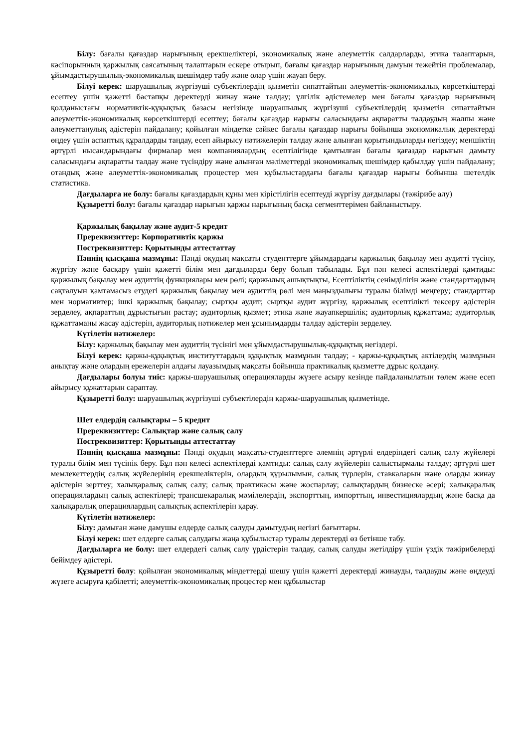Білу: бағалы қағаздар нарығының ерекшеліктері, экономикалық және әлеуметтік салдарларды, этика талаптарын, кәсіпорынның қаржылық саясатының талаптарын ескере отырып, бағалы қағаздар нарығының дамуын тежейтін проблемалар, ұйымдастырушылық-экономикалық шешімдер табу және олар үшін жауап беру.
Білуі керек: шаруашылық жүргізуші субъектілердің қызметін сипаттайтын әлеуметтік-экономикалық көрсеткіштерді есептеу үшін қажетті бастапқы деректерді жинау және талдау; үлгілік әдістемелер мен бағалы қағаздар нарығының қолданыстағы нормативтік-құқықтық базасы негізінде шаруашылық жүргізуші субъектілердің қызметін сипаттайтын әлеуметтік-экономикалық көрсеткіштерді есептеу; бағалы қағаздар нарығы саласындағы ақпаратты талдаудың жалпы және әлеуметтанулық әдістерін пайдалану; қойылған міндетке сәйкес бағалы қағаздар нарығы бойынша экономикалық деректерді өңдеу үшін аспаптық құралдарды таңдау, есеп айырысу нәтижелерін талдау және алынған қорытындыларды негіздеу; меншіктің әртүрлі нысандарындағы фирмалар мен компаниялардың есептілігінде қамтылған бағалы қағаздар нарығын дамыту саласындағы ақпаратты талдау және түсіндіру және алынған мәліметтерді экономикалық шешімдер қабылдау үшін пайдалану; отандық және әлеуметтік-экономикалық процестер мен құбылыстардағы бағалы қағаздар нарығы бойынша шетелдік статистика.
Дағдыларға ие болу: бағалы қағаздардың құны мен кірістілігін есептеуді жүргізу дағдылары (тәжірибе алу)
Құзыретті болу: бағалы қағаздар нарығын қаржы нарығының басқа сегменттерімен байланыстыру.
Қаржылық бақылау және аудит-5 кредит
Пререквизиттер: Корпоративтік қаржы
Постреквизиттер: Қорытынды аттестаттау
Пәннің қысқаша мазмұны: Пәнді оқудың мақсаты студенттерге ұйымдардағы қаржылық бақылау мен аудитті түсіну, жүргізу және басқару үшін қажетті білім мен дағдыларды беру болып табылады. Бұл пән келесі аспектілерді қамтиды: қаржылық бақылау мен аудиттің функциялары мен рөлі; қаржылық ашықтықты, Есептіліктің сенімділігін және стандарттардың сақталуын қамтамасыз етудегі қаржылық бақылау мен аудиттің рөлі мен маңыздылығы туралы білімді меңгеру; стандарттар мен нормативтер; ішкі қаржылық бақылау; сыртқы аудит; сыртқы аудит жүргізу, қаржылық есептілікті тексеру әдістерін зерделеу, ақпараттың дұрыстығын растау; аудиторлық қызмет; этика және жауапкершілік; аудиторлық құжаттама; аудиторлық құжаттаманы жасау әдістерін, аудиторлық нәтижелер мен ұсынымдарды талдау әдістерін зерделеу.
Күтілетін нәтижелер:
Білу: қаржылық бақылау мен аудиттің түсінігі мен ұйымдастырушылық-құқықтық негіздері.
Білуі керек: қаржы-құқықтық институттардың құқықтық мазмұнын талдау; - қаржы-құқықтық актілердің мазмұнын анықтау және олардың ережелерін алдағы лауазымдық мақсаты бойынша практикалық қызметте дұрыс қолдану.
Дағдылары болуы тиіс: қаржы-шаруашылық операцияларды жүзеге асыру кезінде пайдаланылатын төлем және есеп айырысу құжаттарын сараптау.
Құзыретті болу: шаруашылық жүргізуші субъектілердің қаржы-шаруашылық қызметінде.
Шет елдердің салықтары – 5 кредит
Пререквизиттер: Салықтар және салық салу
Постреквизиттер: Қорытынды аттестаттау
Пәннің қысқаша мазмұны: Пәнді оқудың мақсаты-студенттерге әлемнің әртүрлі елдеріндегі салық салу жүйелері туралы білім мен түсінік беру. Бұл пән келесі аспектілерді қамтиды: салық салу жүйелерін салыстырмалы талдау; әртүрлі шет мемлекеттердің салық жүйелерінің ерекшеліктерін, олардың құрылымын, салық түрлерін, ставкаларын және оларды жинау әдістерін зерттеу; халықаралық салық салу; салық практикасы және жоспарлау; салықтардың бизнеске әсері; халықаралық операциялардың салық аспектілері; трансшекаралық мәмілелердің, экспорттың, импорттың, инвестициялардың және басқа да халықаралық операциялардың салықтық аспектілерін қарау.
Күтілетін нәтижелер:
Білу: дамыған және дамушы елдерде салық салуды дамытудың негізгі бағыттары.
Білуі керек: шет елдерге салық салудағы жаңа құбылыстар туралы деректерді өз бетінше табу.
Дағдыларға ие болу: шет елдердегі салық салу үрдістерін талдау, салық салуды жетілдіру үшін үздік тәжірибелерді бейімдеу әдістері.
Құзыретті болу: қойылған экономикалық міндеттерді шешу үшін қажетті деректерді жинауды, талдауды және өңдеуді жүзеге асыруға қабілетті; әлеуметтік-экономикалық процестер мен құбылыстар